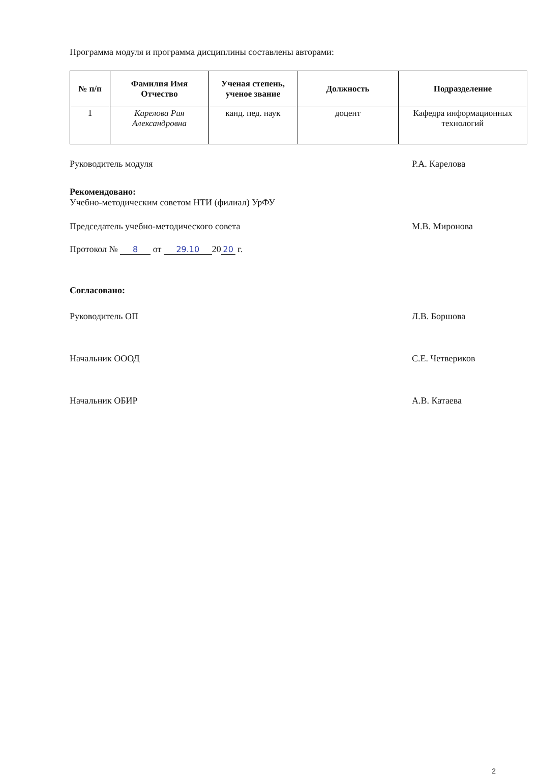Программа модуля и программа дисциплины составлены авторами:
| № п/п | Фамилия Имя Отчество | Ученая степень, ученое звание | Должность | Подразделение |
| --- | --- | --- | --- | --- |
| 1 | Карелова Рия Александровна | канд. пед. наук | доцент | Кафедра информационных технологий |
Руководитель модуля Р.А. Карелова
Рекомендовано:
Учебно-методическим советом НТИ (филиал) УрФУ
Председатель учебно-методического совета М.В. Миронова
Протокол № 8 от 29.10 20 20 г.
Согласовано:
Руководитель ОП Л.В. Боршова
Начальник ОООД С.Е. Четвериков
Начальник ОБИР А.В. Катаева
2